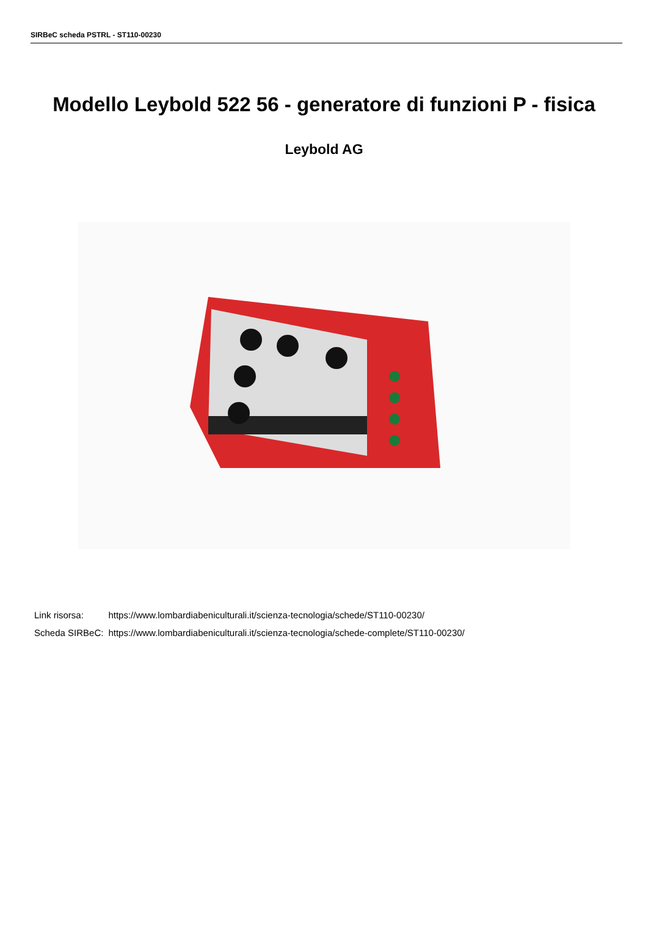SIRBeC scheda PSTRL - ST110-00230
Modello Leybold 522 56 - generatore di funzioni P - fisica
Leybold AG
| Link risorsa: | https://www.lombardiabeniculturali.it/scienza-tecnologia/schede/ST110-00230/ |
| Scheda SIRBeC: | https://www.lombardiabeniculturali.it/scienza-tecnologia/schede-complete/ST110-00230/ |